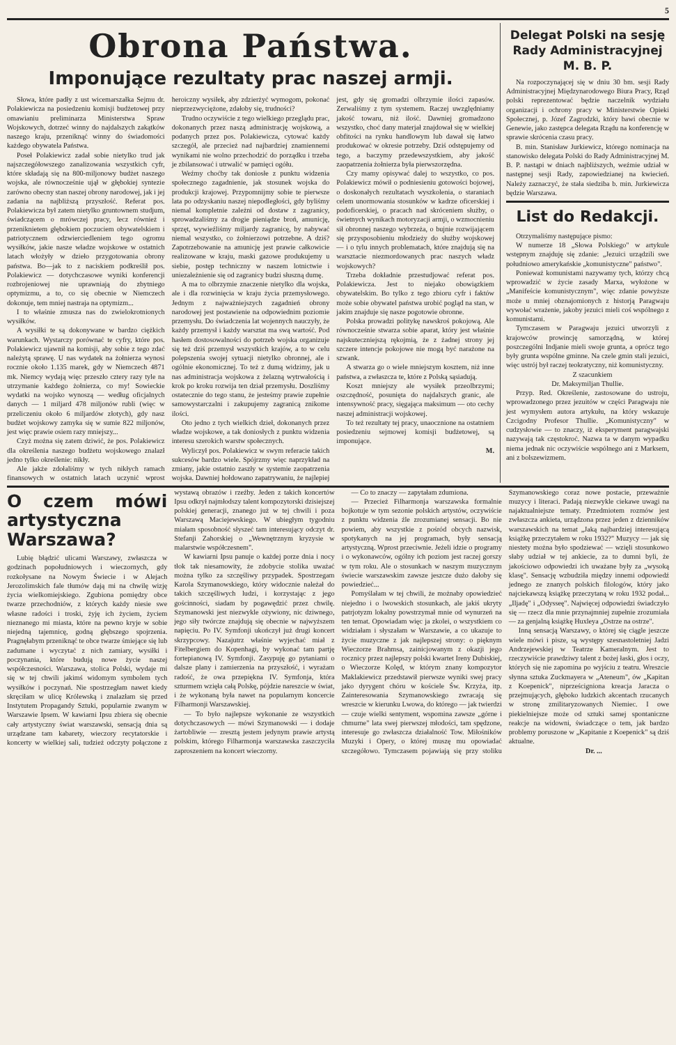5
Obrona Państwa.
Imponujące rezultaty prac naszej armji.
Słowa, które padły z ust wicemarszałka Sejmu dr. Polakiewicza na posiedzeniu komisji budżetowej przy omawianiu preliminarza Ministerstwa Spraw Wojskowych, dotrzeć winny do najdalszych zakątków naszego kraju, przeniknąć winny do świadomości każdego obywatela Państwa.
Poseł Polakiewicz zadał sobie nietylko trud jak najszczegółowszego zanalizowania wszystkich cyfr, które składają się na 800-miljonowy budżet naszego wojska, ale równocześnie ujął w głębokiej syntezie zarówno obecny stan naszej obrony narodowej, jak i jej zadania na najbliższą przyszłość. Referat pos. Polakiewicza był zatem nietylko gruntownem studjum, świadczącem o mrówczej pracy, lecz również i przeniknietem głębokiem poczuciem obywatelskiem i patriotycznem odzwierciedleniem tego ogromu wysiłków, jakie nasze władze wojskowe w ostatnich latach włożyły w dzieło przygotowania obrony państwa. Bo—jak to z naciskiem podkreślił pos. Polakiewicz — dotychczasowe wyniki konferencji rozbrojeniowej nie uprawniają do zbytniego optymizmu, a to, co się obecnie w Niemczech dokonuje, tem mniej nastraja na optymizm...
I to właśnie zmusza nas do zwielokrotnionych wysiłków.
A wysiłki te są dokonywane w bardzo ciężkich warunkach. Wystarczy porównać te cyfry, które pos. Polakiewicz ujawnił na komisji, aby sobie z tego zdać należytą sprawę. U nas wydatek na żołnierza wynosi rocznie około 1.135 marek, gdy w Niemczech 4871 mk. Niemcy wydają więc przeszło cztery razy tyle na utrzymanie każdego żołnierza, co my! Sowieckie wydatki na wojsko wynoszą — według oficjalnych danych — 1 miljard 478 miljonów rubli (więc w przeliczeniu około 6 miljardów złotych), gdy nasz budżet wojskowy zamyka się w sumie 822 miljonów, jest więc prawie osiem razy mniejszy...
Czyż można się zatem dziwić, że pos. Polakiewicz dla określenia naszego budżetu wojskowego znalazł jedno tylko określenie: nikły.
Ale jakże zdołaliśmy w tych nikłych ramach finansowych w ostatnich latach uczynić wprost heroiczny wysiłek, aby zdzierżyć wymogom, pokonać nieprzezwyciężone, zdałoby się, trudności?
Trudno oczywiście z tego wielkiego przeglądu prac, dokonanych przez naszą administrację wojskową, a podanych przez pos. Polakiewicza, cytować każdy szczegół, ale przecież nad najbardziej znamiennemi wynikami nie wolno przechodzić do porządku i trzeba je zbilansować i utrwalić w pamięci ogółu.
Weźmy choćby tak doniosłe z punktu widzenia społecznego zagadnienie, jak stosunek wojska do produkcji krajowej. Przypomnijmy sobie te pierwsze lata po odzyskaniu naszej niepodległości, gdy byliśmy niemal kompletnie zależni od dostaw z zagranicy, sprowadzaliśmy za drogie pieniądze broń, amunicję, sprzęt, wywieźliśmy miljardy zagranicę, by nabywać niemal wszystko, co żołnierzowi potrzebne. A dziś? Zapotrzebowanie na amunicję jest prawie całkowicie realizowane w kraju, maski gazowe produkujemy u siebie, postęp techniczny w naszem lotnictwie i uniezależnienie się od zagranicy budzi słuszną dumę.
A ma to olbrzymie znaczenie nietylko dla wojska, ale i dla rozwinięcia w kraju życia przemysłowego. Jednym z najważniejszych zagadnień obrony narodowej jest postawienie na odpowiednim poziomie przemysłu. Do świadczenia lat wojennych nauczyły, że każdy przemysł i każdy warsztat ma swą wartość. Pod hasłem dostosowalności do potrzeb wojska organizuje się też dziś przemysł wszystkich krajów, a to w celu polepszenia swojej sytuacji nietylko obronnej, ale i ogólnie ekonomicznej. To też z dumą widzimy, jak u nas administracja wojskowa z żelazną wytrwałością i krok po kroku rozwija ten dział przemysłu. Doszliśmy ostatecznie do tego stanu, że jesteśmy prawie zupełnie samowystarczalni i zakupujemy zagranicą znikome ilości.
Oto jedno z tych wielkich dzieł, dokonanych przez władze wojskowe, a tak doniosłych z punktu widzenia interesu szerokich warstw społecznych.
Wyliczył pos. Polakiewicz w swym referacie takich sukcesów bardzo wiele. Spójrzmy więc naprzykład na zmiany, jakie ostatnio zaszły w systemie zaopatrzenia wojska. Dawniej hołdowano zapatrywaniu, że najlepiej jest, gdy się gromadzi olbrzymie ilości zapasów. Zerwaliśmy z tym systemem. Raczej uwzględniamy jakość towaru, niż ilość. Dawniej gromadzono wszystko, choć dany materjał znajdował się w wielkiej obfitości na rynku handlowym lub dawał się łatwo produkować w okresie potrzeby. Dziś odstępujemy od tego, a baczymy przedewszystkiem, aby jakość zaopatrzenia żołnierza była pierwszorzędna.
Czy mamy opisywać dalej to wszystko, co pos. Polakiewicz mówił o podniesieniu gotowości bojowej, o doskonałych rezultatach wyszkolenia, o staraniach celem unormowania stosunków w kadrze oficerskiej i podoficerskiej, o pracach nad skróceniem służby, o świetnych wynikach motoryzacji armji, o wzmocnieniu sił obronnej naszego wybrzeża, o bujnie rozwijającem się przysposobieniu młodzieży do służby wojskowej — i o tylu innych problematach, które znajdują się na warsztacie niezmordowanych prac naszych władz wojskowych?
Trzeba dokładnie przestudjować referat pos. Polakiewicza. Jest to niejako obowiązkiem obywatelskim. Bo tylko z tego zbioru cyfr i faktów może sobie obywatel państwa urobić pogląd na stan, w jakim znajduje się nasze pogotowie obronne.
Polska prowadzi politykę nawskroś pokojową. Ale równocześnie stwarza sobie aparat, który jest właśnie najskuteczniejszą rękojmią, że z żadnej strony jej szczere intencje pokojowe nie mogą być narażone na szwank.
A stwarza go o wiele mniejszym kosztem, niż inne państwa, a zwłaszcza te, które z Polską sąsiadują.
Koszt mniejszy ale wysiłek przeolbrzymi; oszczędność, posunięta do najdalszych granic, ale intensywność pracy, sięgająca maksimum — oto cechy naszej administracji wojskowej.
To też rezultaty tej pracy, unaocznione na ostatniem posiedzeniu sejmowej komisji budżetowej, są imponujące.
M.
Delegat Polski na sesję Rady Administracyjnej M. B. P.
Na rozpoczynającej się w dniu 30 bm. sesji Rady Administracyjnej Międzynarodowego Biura Pracy, Rząd polski reprezentować będzie naczelnik wydziału organizacji i ochrony pracy w Ministerstwie Opieki Społecznej, p. Józef Zagrodzki, który bawi obecnie w Genewie, jako zastępca delegata Rządu na konferencję w sprawie skrócenia czasu pracy.
B. min. Stanisław Jurkiewicz, którego nominacja na stanowisko delegata Polski do Rady Administracyjnej M. B. P. nastąpi w dniach najbliższych, weźmie udział w następnej sesji Rady, zapowiedzianej na kwiecień. Należy zaznaczyć, że stała siedziba b. min. Jurkiewicza będzie Warszawa.
List do Redakcji.
Otrzymaliśmy następujące pismo:
W numerze 18 „Słowa Polskiego" w artykule wstępnym znajduję się zdanie: „Jezuici urządzili swe południowo amerykańskie „komunistyczne" państwo".
Ponieważ komunistami nazywamy tych, którzy chcą wprowadzić w życie zasady Marxa, wyłożone w „Manifeście komunistycznym", więc zdanie powyższe może u mniej obznajomionych z historją Paragwaju wywołać wrażenie, jakoby jezuici mieli coś wspólnego z komunistami.
Tymczasem w Paragwaju jezuici utworzyli z krajowców prowincję samorządną, w której poszczególni Indjanie mieli swoje grunta, a oprócz tego były grunta wspólne gminne. Na czele gmin stali jezuici, więc ustrój był raczej teokratyczny, niż komunistyczny.
Z szacunkiem
Dr. Maksymiljan Thullie.
Przyp. Red. Określenie, zastosowane do ustroju, wprowadzonego przez jezuitów w części Paragwaju nie jest wymysłem autora artykułu, na który wskazuje Czcigodny Profesor Thullie. „Komunistyczny" w cudzysłowie — to znaczy, iż eksperyment paragwajski nazywają tak częstokroć. Nazwa ta w danym wypadku niema jednak nic oczywiście wspólnego ani z Marksem, ani z bolszewizmem.
O czem mówi artystyczna Warszawa?
Lubię błądzić ulicami Warszawy, zwłaszcza w godzinach popołudniowych i wieczornych, gdy rozkołysane na Nowym Świecie i w Alejach Jerozolimskich fale tłumów dają mi na chwilę wizję życia wielkomiejskiego. Zgubiona pomiędzy obce twarze przechodniów, z których każdy niesie swe własne radości i troski, żyję ich życiem, życiem nieznanego mi miasta, które na pewno kryje w sobie niejedną tajemnicę, godną głębszego spojrzenia. Pragnęłabym przeniknąć te obce twarze śmiejące się lub zadumane i wyczytać z nich zamiary, wysiłki i poczynania, które budują nowe życie naszej współczesności. Warszawa, stolica Polski, wydaje mi się w tej chwili jakimś widomym symbolem tych wysiłków i poczynań. Nie spostrzegłam nawet kiedy skręciłam w ulicę Królewską i znalazłam się przed Instytutem Propagandy Sztuki, popularnie zwanym w Warszawie Ipsem. W kawiarni Ipsu zbiera się obecnie cały artystyczny świat warszawski, sensacją dnia są urządzane tam kabarety, wieczory recytatorskie i koncerty w wielkiej sali, tudzież odczyty połączone z wystawą obrazów i rzeźby. Jeden z takich koncertów Ipsu odkrył najmłodszy talent kompozytorski dzisiejszej polskiej generacji, znanego już w tej chwili i poza Warszawą Maciejewskiego. W ubiegłym tygodniu miałam sposobność słyszeć tam interesujący odczyt dr. Stefanji Zahorskiej o „Wewnętrznym kryzysie w malarstwie współczesnem".
W kawiarni Ipsu panuje o każdej porze dnia i nocy tłok tak niesamowity, że zdobycie stolika uważać można tylko za szczęśliwy przypadek. Spostrzegam Karola Szymanowskiego, który widocznie należał do takich szczęśliwych ludzi, i korzystając z jego gościnności, siadam by pogawędzić przez chwilę. Szymanowski jest niezwykle ożywiony, nic dziwnego, jego siły twórcze znajdują się obecnie w najwyższem napięciu. Po IV. Symfonji ukończył już drugi koncert skrzypcowy. Nazajutrz właśnie wyjechać miał z Fitelbergiem do Kopenhagi, by wykonać tam partję fortepianową IV. Symfonji. Zasypuję go pytaniami o dalsze plany i zamierzenia na przyszłość, i wyrażam radość, że owa przepiękna IV. Symfonja, która szturmem wzięła całą Polskę, pójdzie nareszcie w świat, i że wykonaną była nawet na popularnym koncercie Filharmonji Warszawskiej.
— To było najlepsze wykonanie ze wszystkich dotychczasowych — mówi Szymanowski — i dodaje żartobliwie — zresztą jestem jedynym prawie artystą polskim, którego Filharmonja warszawska zaszczyciła zaproszeniem na koncert wieczorny.
— Co to znaczy — zapytałam zdumiona.
— Przecież Filharmonja warszawska formalnie bojkotuje w tym sezonie polskich artystów, oczywiście z punktu widzenia źle zrozumianej sensacji. Bo nie powiem, aby wszystkie z pośród obcych nazwisk, spotykanych na jej programach, były sensacją artystyczną. Wprost przeciwnie. Jeżeli idzie o programy i o wykonawców, ogólny ich poziom jest raczej gorszy w tym roku. Ale o stosunkach w naszym muzycznym świecie warszawskim zawsze jeszcze dużo dałoby się powiedzieć...
Pomyślałam w tej chwili, że możnaby opowiedzieć niejedno i o lwowskich stosunkach, ale jakiś ukryty patrjotyzm lokalny powstrzymał mnie od wynurzeń na ten temat. Opowiadam więc ja zkolei, o wszystkiem co widziałam i słyszałam w Warszawie, a co ukazuje to życie muzyczne z jak najlepszej strony: o pięknym Wieczorze Brahmsa, zainicjowanym z okazji jego rocznicy przez najlepszy polski kwartet Ireny Dubiskiej, o Wieczorze Kolęd, w którym znany kompozytor Maklakiewicz przedstawił pierwsze wyniki swej pracy jako dyrygent chóru w kościele Św. Krzyża, itp. Zainteresowania Szymanowskiego zwracają się wreszcie w kierunku Lwowa, do którego — jak twierdzi — czuje wielki sentyment, wspomina zawsze „górne i chmurne" lata swej pierwszej młodości, tam spędzone, interesuje go zwłaszcza działalność Tow. Miłośników Muzyki i Opery, o której muszę mu opowiadać szczegółowo. Tymczasem pojawiają się przy stoliku Szymanowskiego coraz nowe postacie, przeważnie muzycy i literaci. Padają niezwykle ciekawe uwagi na najaktualniejsze tematy. Przedmiotem rozmów jest zwłaszcza ankieta, urządzona przez jeden z dzienników warszawskich na temat „Jaką najbardziej interesującą książkę przeczytałem w roku 1932?" Muzycy — jak się niestety można było spodziewać — wzięli stosunkowo słaby udział w tej ankiecie, za to dumni byli, że jakościowo odpowiedzi ich uważane były za „wysoką klasę". Sensację wzbudziła między innemi odpowiedź jednego ze znanych polskich filologów, który jako najciekawszą książkę przeczytaną w roku 1932 podał... „Iljadę" i „Odysseę". Najwięcej odpowiedzi świadczyło się — rzecz dla mnie przynajmniej zupełnie zrozumiała — za genjalną książkę Huxleya „Ostrze na ostrze".
Inną sensacją Warszawy, o której się ciągle jeszcze wiele mówi i pisze, są występy szesnastoletniej Jadzi Andrzejewskiej w Teatrze Kameralnym. Jest to rzeczywiście prawdziwy talent z bożej łaski, głos i oczy, których się nie zapomina po wyjściu z teatru. Wreszcie słynna sztuka Zuckmayera w „Ateneum", ów „Kapitan z Koepenick", niprześcigniona kreacja Jaracza o przejmujących, głęboko ludzkich akcentach rzucanych w stronę zmilitaryzowanych Niemiec. I owe piekielniejsze może od sztuki samej spontaniczne reakcje na widowni, świadczące o tem, jak bardzo problemy poruszone w „Kapitanie z Koepenick" są dziś aktualne.
Dr. ...